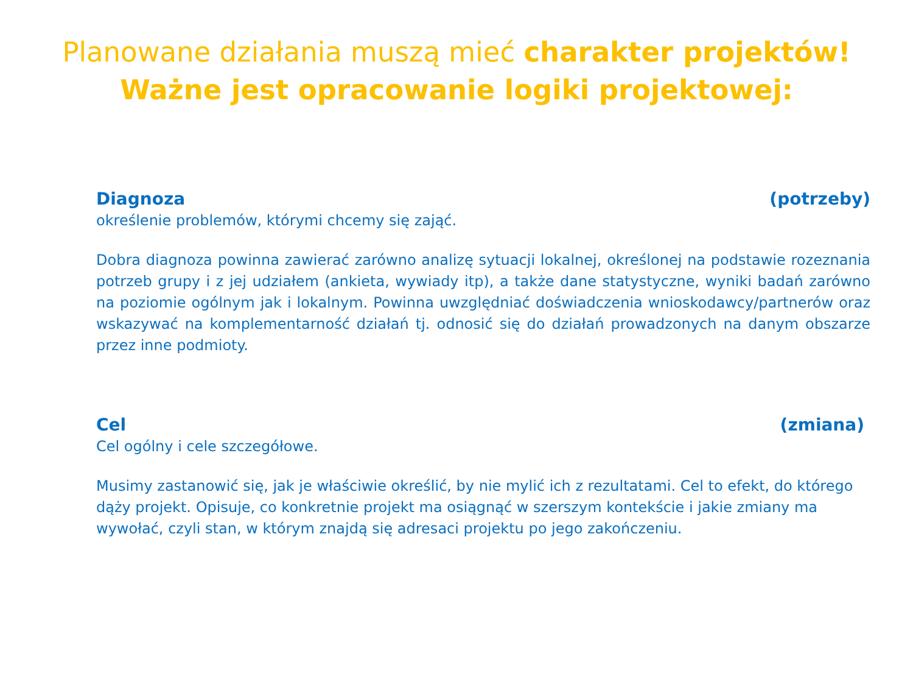Planowane działania muszą mieć charakter projektów!
Ważne jest opracowanie logiki projektowej:
Diagnoza (potrzeby)
określenie problemów, którymi chcemy się zająć.
Dobra diagnoza powinna zawierać zarówno analizę sytuacji lokalnej, określonej na podstawie rozeznania potrzeb grupy i z jej udziałem (ankieta, wywiady itp), a także dane statystyczne, wyniki badań zarówno na poziomie ogólnym jak i lokalnym. Powinna uwzględniać doświadczenia wnioskodawcy/partnerów oraz wskazywać na komplementarność działań tj. odnosić się do działań prowadzonych na danym obszarze przez inne podmioty.
Cel (zmiana)
Cel ogólny i cele szczegółowe.
Musimy zastanowić się, jak je właściwie określić, by nie mylić ich z rezultatami. Cel to efekt, do którego dąży projekt. Opisuje, co konkretnie projekt ma osiągnąć w szerszym kontekście i jakie zmiany ma wywołać, czyli stan, w którym znajdą się adresaci projektu po jego zakończeniu.